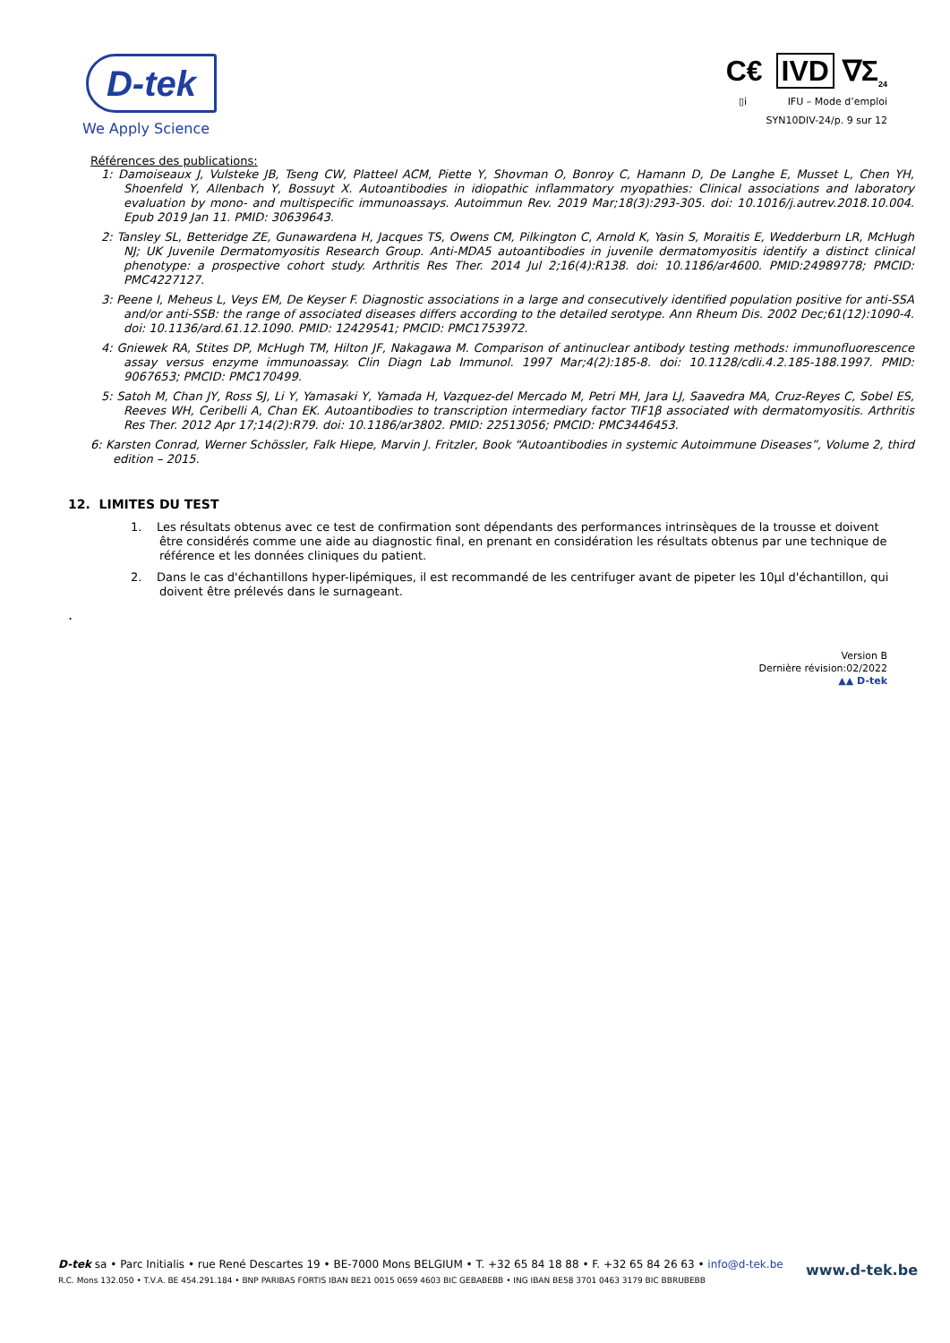D-tek
We Apply Science
C€ IVD ∇Σ<sub>24</sub>
▯i IFU – Mode d’emploi
SYN10DIV-24/p. 9 sur 12
Références des publications:
1: Damoiseaux J, Vulsteke JB, Tseng CW, Platteel ACM, Piette Y, Shovman O, Bonroy C, Hamann D, De Langhe E, Musset L, Chen YH, Shoenfeld Y, Allenbach Y, Bossuyt X. Autoantibodies in idiopathic inflammatory myopathies: Clinical associations and laboratory evaluation by mono- and multispecific immunoassays. Autoimmun Rev. 2019 Mar;18(3):293-305. doi: 10.1016/j.autrev.2018.10.004. Epub 2019 Jan 11. PMID: 30639643.
2: Tansley SL, Betteridge ZE, Gunawardena H, Jacques TS, Owens CM, Pilkington C, Arnold K, Yasin S, Moraitis E, Wedderburn LR, McHugh NJ; UK Juvenile Dermatomyositis Research Group. Anti-MDA5 autoantibodies in juvenile dermatomyositis identify a distinct clinical phenotype: a prospective cohort study. Arthritis Res Ther. 2014 Jul 2;16(4):R138. doi: 10.1186/ar4600. PMID:24989778; PMCID: PMC4227127.
3: Peene I, Meheus L, Veys EM, De Keyser F. Diagnostic associations in a large and consecutively identified population positive for anti-SSA and/or anti-SSB: the range of associated diseases differs according to the detailed serotype. Ann Rheum Dis. 2002 Dec;61(12):1090-4. doi: 10.1136/ard.61.12.1090. PMID: 12429541; PMCID: PMC1753972.
4: Gniewek RA, Stites DP, McHugh TM, Hilton JF, Nakagawa M. Comparison of antinuclear antibody testing methods: immunofluorescence assay versus enzyme immunoassay. Clin Diagn Lab Immunol. 1997 Mar;4(2):185-8. doi: 10.1128/cdli.4.2.185-188.1997. PMID: 9067653; PMCID: PMC170499.
5: Satoh M, Chan JY, Ross SJ, Li Y, Yamasaki Y, Yamada H, Vazquez-del Mercado M, Petri MH, Jara LJ, Saavedra MA, Cruz-Reyes C, Sobel ES, Reeves WH, Ceribelli A, Chan EK. Autoantibodies to transcription intermediary factor TIF1β associated with dermatomyositis. Arthritis Res Ther. 2012 Apr 17;14(2):R79. doi: 10.1186/ar3802. PMID: 22513056; PMCID: PMC3446453.
6: Karsten Conrad, Werner Schössler, Falk Hiepe, Marvin J. Fritzler, Book “Autoantibodies in systemic Autoimmune Diseases”, Volume 2, third edition – 2015.
12. LIMITES DU TEST
1. Les résultats obtenus avec ce test de confirmation sont dépendants des performances intrinsèques de la trousse et doivent être considérés comme une aide au diagnostic final, en prenant en considération les résultats obtenus par une technique de référence et les données cliniques du patient.
2. Dans le cas d'échantillons hyper-lipémiques, il est recommandé de les centrifuger avant de pipeter les 10µl d'échantillon, qui doivent être prélevés dans le surnageant.
.
Version B
Dernière révision:02/2022
▲▲ D-tek
D-tek sa • Parc Initialis • rue René Descartes 19 • BE-7000 Mons BELGIUM • T. +32 65 84 18 88 • F. +32 65 84 26 63 • info@d-tek.be
R.C. Mons 132.050 • T.V.A. BE 454.291.184 • BNP PARIBAS FORTIS IBAN BE21 0015 0659 4603 BIC GEBABEBB • ING IBAN BE58 3701 0463 3179 BIC BBRUBEBB
www.d-tek.be